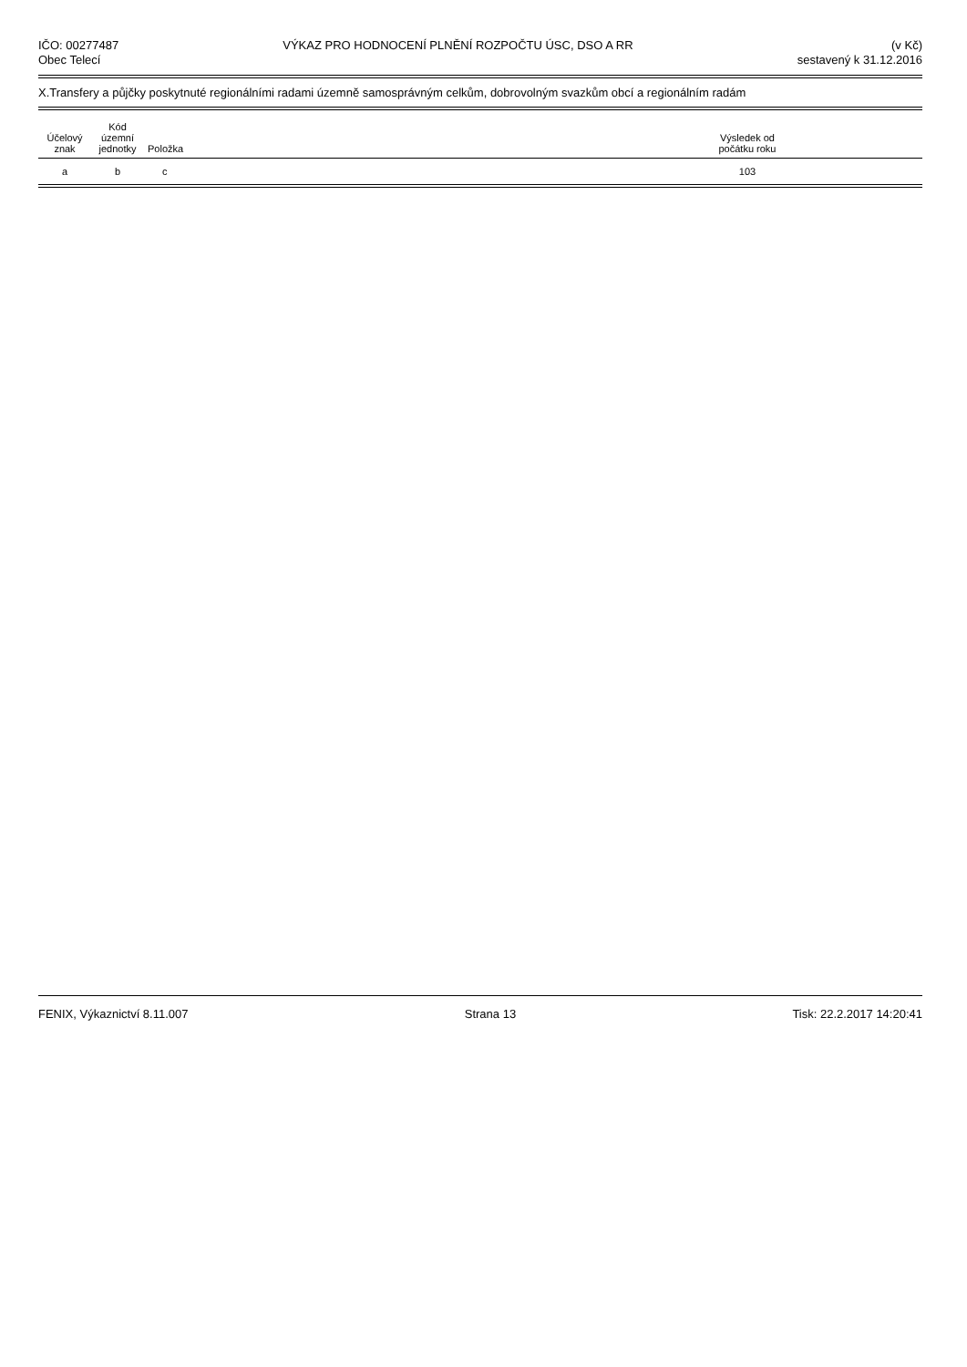IČO: 00277487
Obec Telecí
VÝKAZ PRO HODNOCENÍ PLNĚNÍ ROZPOČTU ÚSC, DSO A RR
(v Kč)
sestavený k 31.12.2016
X.Transfery a půjčky poskytnuté regionálními radami územně samosprávným celkům, dobrovolným svazkům obcí a regionálním radám
| Účelový znak | Kód územní jednotky | Položka | | Výsledek od počátku roku | |
| --- | --- | --- | --- | --- | --- |
| a | b | c | | 103 | |
FENIX, Výkaznictví 8.11.007 Strana 13 Tisk: 22.2.2017 14:20:41